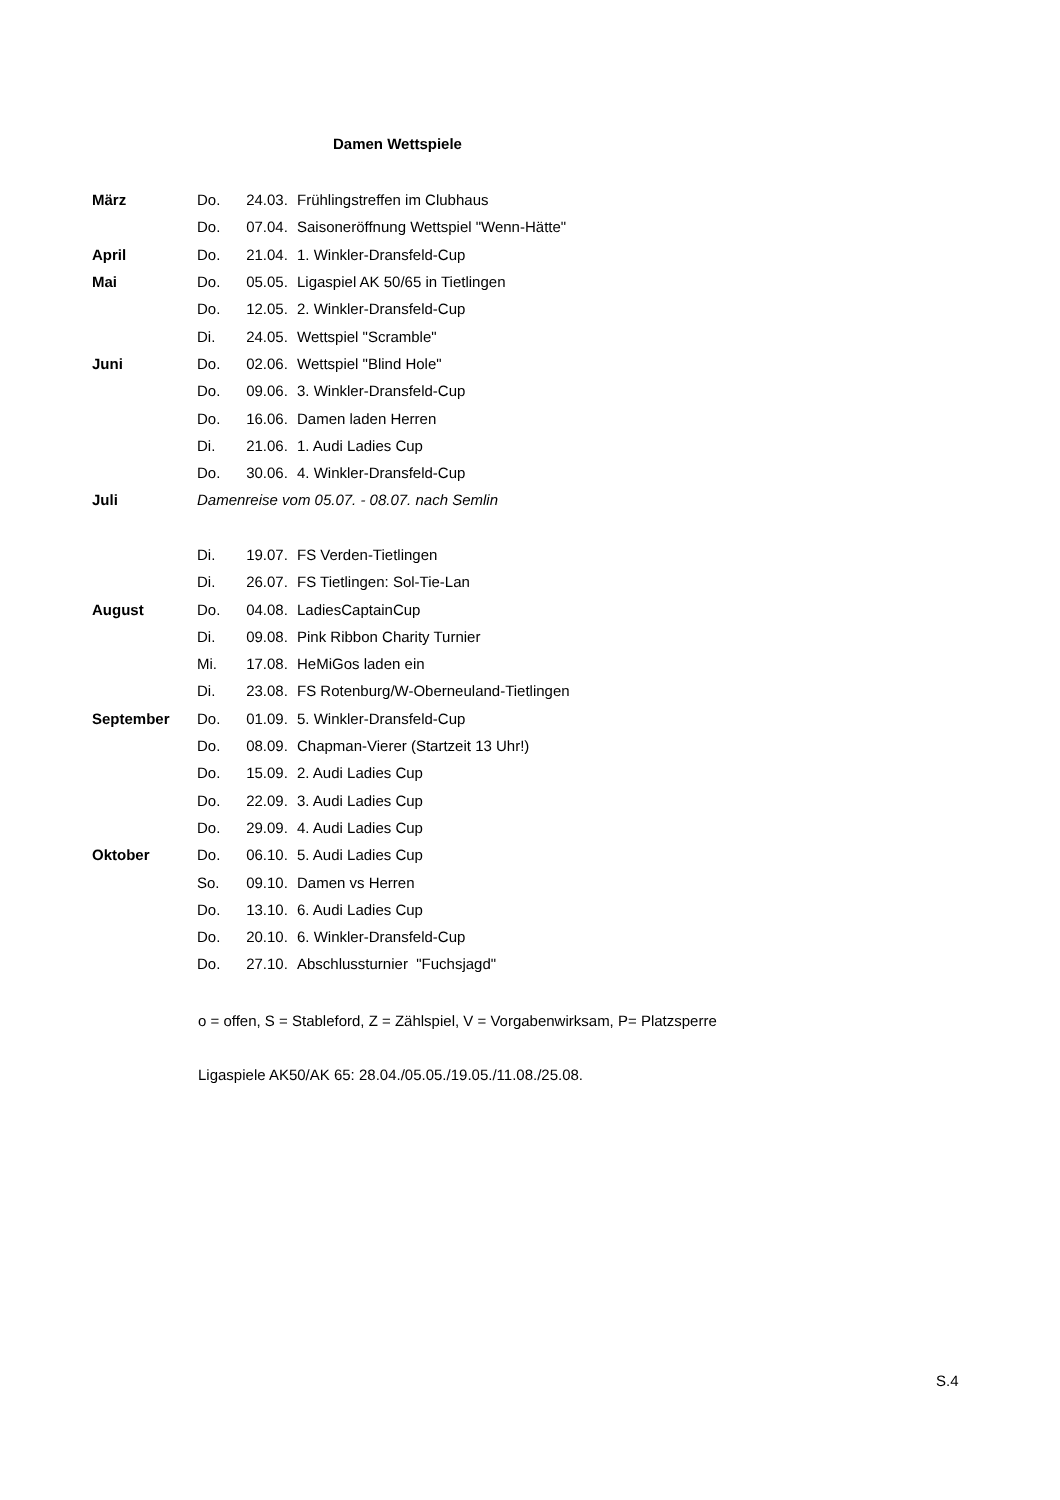Damen Wettspiele
| März | Do. | 24.03. | Frühlingstreffen im Clubhaus |
| | Do. | 07.04. | Saisoneröffnung Wettspiel "Wenn-Hätte" |
| April | Do. | 21.04. | 1. Winkler-Dransfeld-Cup |
| Mai | Do. | 05.05. | Ligaspiel AK 50/65 in Tietlingen |
| | Do. | 12.05. | 2. Winkler-Dransfeld-Cup |
| | Di. | 24.05. | Wettspiel "Scramble" |
| Juni | Do. | 02.06. | Wettspiel "Blind Hole" |
| | Do. | 09.06. | 3. Winkler-Dransfeld-Cup |
| | Do. | 16.06. | Damen laden Herren |
| | Di. | 21.06. | 1. Audi Ladies Cup |
| | Do. | 30.06. | 4. Winkler-Dransfeld-Cup |
| Juli | Damenreise vom 05.07. - 08.07. nach Semlin | | |
| | Di. | 19.07. | FS Verden-Tietlingen |
| | Di. | 26.07. | FS Tietlingen: Sol-Tie-Lan |
| August | Do. | 04.08. | LadiesCaptainCup |
| | Di. | 09.08. | Pink Ribbon Charity Turnier |
| | Mi. | 17.08. | HeMiGos laden ein |
| | Di. | 23.08. | FS Rotenburg/W-Oberneuland-Tietlingen |
| September | Do. | 01.09. | 5. Winkler-Dransfeld-Cup |
| | Do. | 08.09. | Chapman-Vierer (Startzeit 13 Uhr!) |
| | Do. | 15.09. | 2. Audi Ladies Cup |
| | Do. | 22.09. | 3. Audi Ladies Cup |
| | Do. | 29.09. | 4. Audi Ladies Cup |
| Oktober | Do. | 06.10. | 5. Audi Ladies Cup |
| | So. | 09.10. | Damen vs Herren |
| | Do. | 13.10. | 6. Audi Ladies Cup |
| | Do. | 20.10. | 6. Winkler-Dransfeld-Cup |
| | Do. | 27.10. | Abschlussturnier "Fuchsjagd" |
o = offen, S = Stableford, Z = Zählspiel, V = Vorgabenwirksam, P= Platzsperre
Ligaspiele AK50/AK 65: 28.04./05.05./19.05./11.08./25.08.
S.4